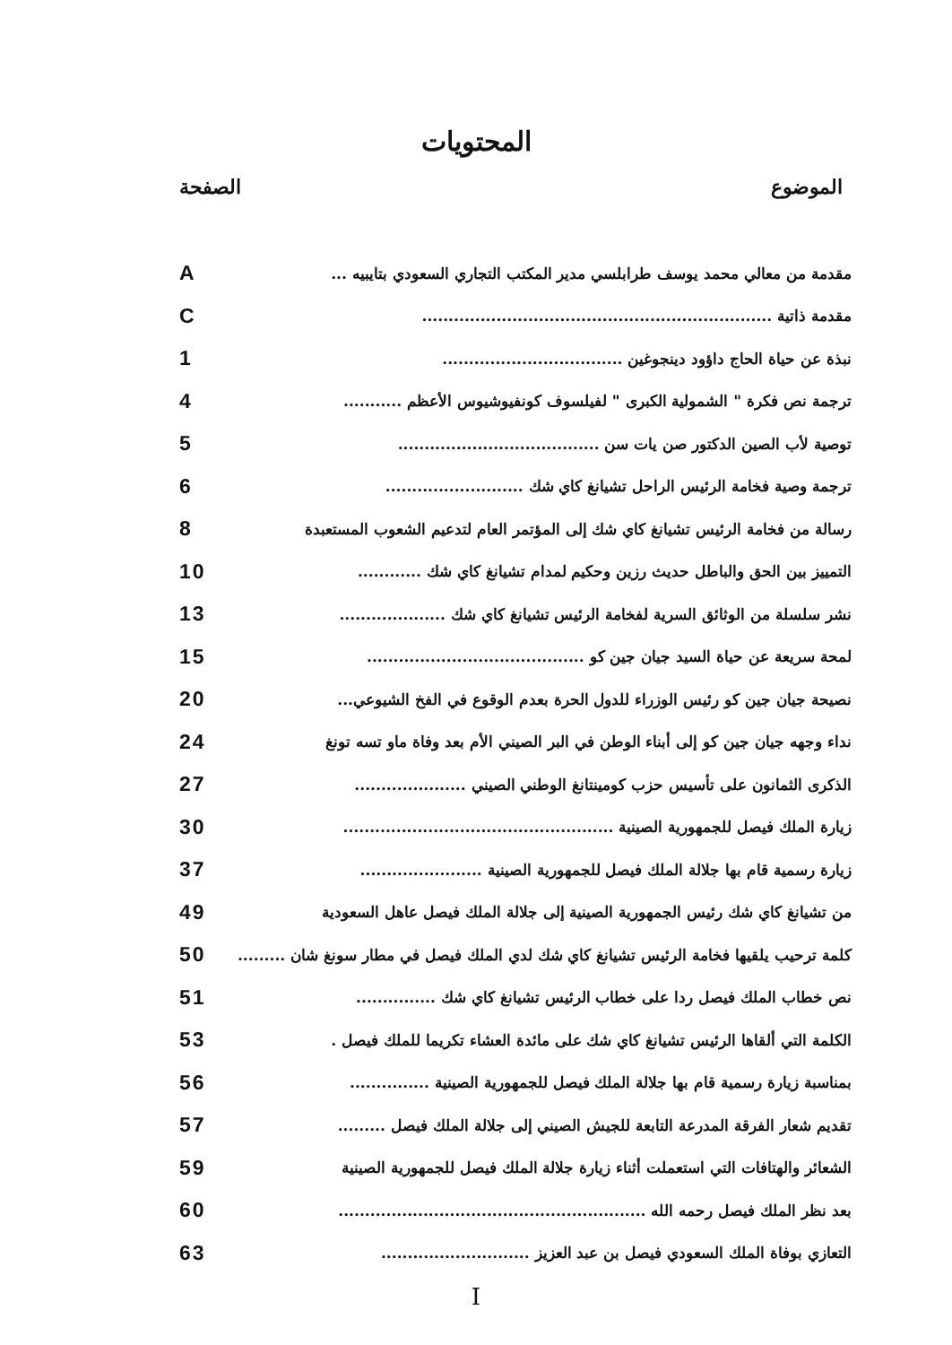المحتويات
الموضوع الصفحة
مقدمة من معالي محمد يوسف طرابلسي مدير المكتب التجاري السعودي بتايبيه ... A
مقدمة ذاتية .................................................................. C
نبذة عن حياة الحاج داؤود دينجوغين .................................. 1
ترجمة نص فكرة " الشمولية الكبرى " لفيلسوف كونفيوشيوس الأعظم ........... 4
توصية لأب الصين الدكتور صن يات سن ...................................... 5
ترجمة وصية فخامة الرئيس الراحل تشيانغ كاي شك .......................... 6
رسالة من فخامة الرئيس تشيانغ كاي شك إلى المؤتمر العام لتدعيم الشعوب المستعبدة 8
التمييز بين الحق والباطل حديث رزين وحكيم لمدام تشيانغ كاي شك ............ 10
نشر سلسلة من الوثائق السرية لفخامة الرئيس تشيانغ كاي شك .................... 13
لمحة سريعة عن حياة السيد جيان جين كو ......................................... 15
نصيحة جيان جين كو رئيس الوزراء للدول الحرة بعدم الوقوع في الفخ الشيوعي... 20
نداء وجهه جيان جين كو إلى أبناء الوطن في البر الصيني الأم بعد وفاة ماو تسه تونغ 24
الذكرى الثمانون على تأسيس حزب كومينتانغ الوطني الصيني ..................... 27
زيارة الملك فيصل للجمهورية الصينية ................................................... 30
زيارة رسمية قام بها جلالة الملك فيصل للجمهورية الصينية ....................... 37
من تشيانغ كاي شك رئيس الجمهورية الصينية إلى جلالة الملك فيصل عاهل السعودية 49
كلمة ترحيب يلقيها فخامة الرئيس تشيانغ كاي شك لدي الملك فيصل في مطار سونغ شان ......... 50
نص خطاب الملك فيصل ردا على خطاب الرئيس تشيانغ كاي شك ............... 51
الكلمة التي ألقاها الرئيس تشيانغ كاي شك على مائدة العشاء تكريما للملك فيصل . 53
بمناسبة زيارة رسمية قام بها جلالة الملك فيصل للجمهورية الصينية ............... 56
تقديم شعار الفرقة المدرعة التابعة للجيش الصيني إلى جلالة الملك فيصل ......... 57
الشعائر والهتافات التي استعملت أثناء زيارة جلالة الملك فيصل للجمهورية الصينية 59
بعد نظر الملك فيصل رحمه الله .......................................................... 60
التعازي بوفاة الملك السعودي فيصل بن عبد العزيز ............................ 63
I